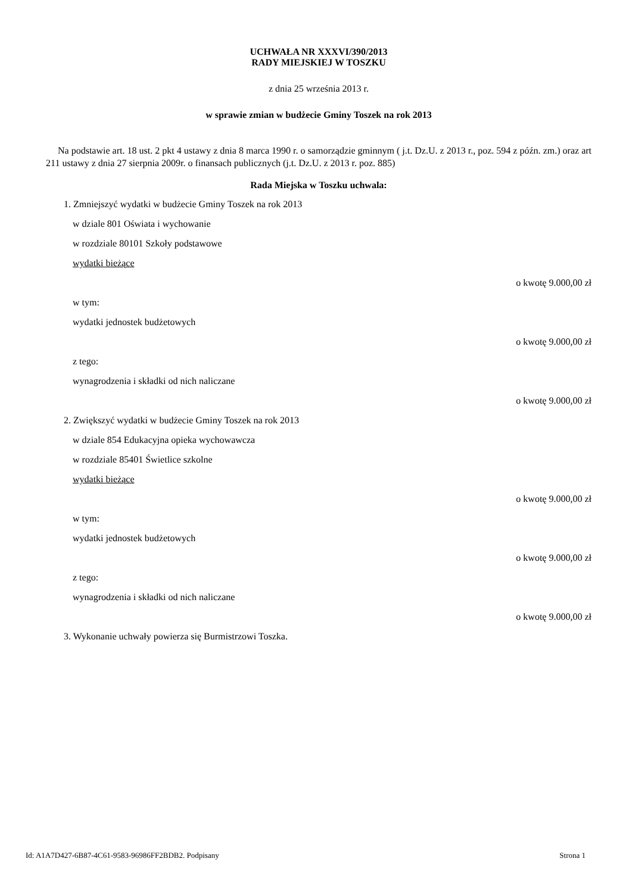UCHWAŁA NR XXXVI/390/2013
RADY MIEJSKIEJ W TOSZKU
z dnia 25 września 2013 r.
w sprawie zmian w budżecie Gminy Toszek na rok 2013
Na podstawie art. 18 ust. 2 pkt 4 ustawy z dnia 8 marca 1990 r. o samorządzie gminnym ( j.t. Dz.U. z 2013 r., poz. 594 z późn. zm.) oraz art 211 ustawy z dnia 27 sierpnia 2009r. o finansach publicznych (j.t. Dz.U. z 2013 r. poz. 885)
Rada Miejska w Toszku uchwala:
1. Zmniejszyć wydatki w budżecie Gminy Toszek na rok 2013
w dziale 801 Oświata i wychowanie
w rozdziale 80101 Szkoły podstawowe
wydatki bieżące
o kwotę 9.000,00 zł
w tym:
wydatki jednostek budżetowych
o kwotę 9.000,00 zł
z tego:
wynagrodzenia i składki od nich naliczane
o kwotę 9.000,00 zł
2. Zwiększyć wydatki w budżecie Gminy Toszek na rok 2013
w dziale 854 Edukacyjna opieka wychowawcza
w rozdziale 85401 Świetlice szkolne
wydatki bieżące
o kwotę 9.000,00 zł
w tym:
wydatki jednostek budżetowych
o kwotę 9.000,00 zł
z tego:
wynagrodzenia i składki od nich naliczane
o kwotę 9.000,00 zł
3. Wykonanie uchwały powierza się Burmistrzowi Toszka.
Id: A1A7D427-6B87-4C61-9583-96986FF2BDB2. Podpisany Strona 1